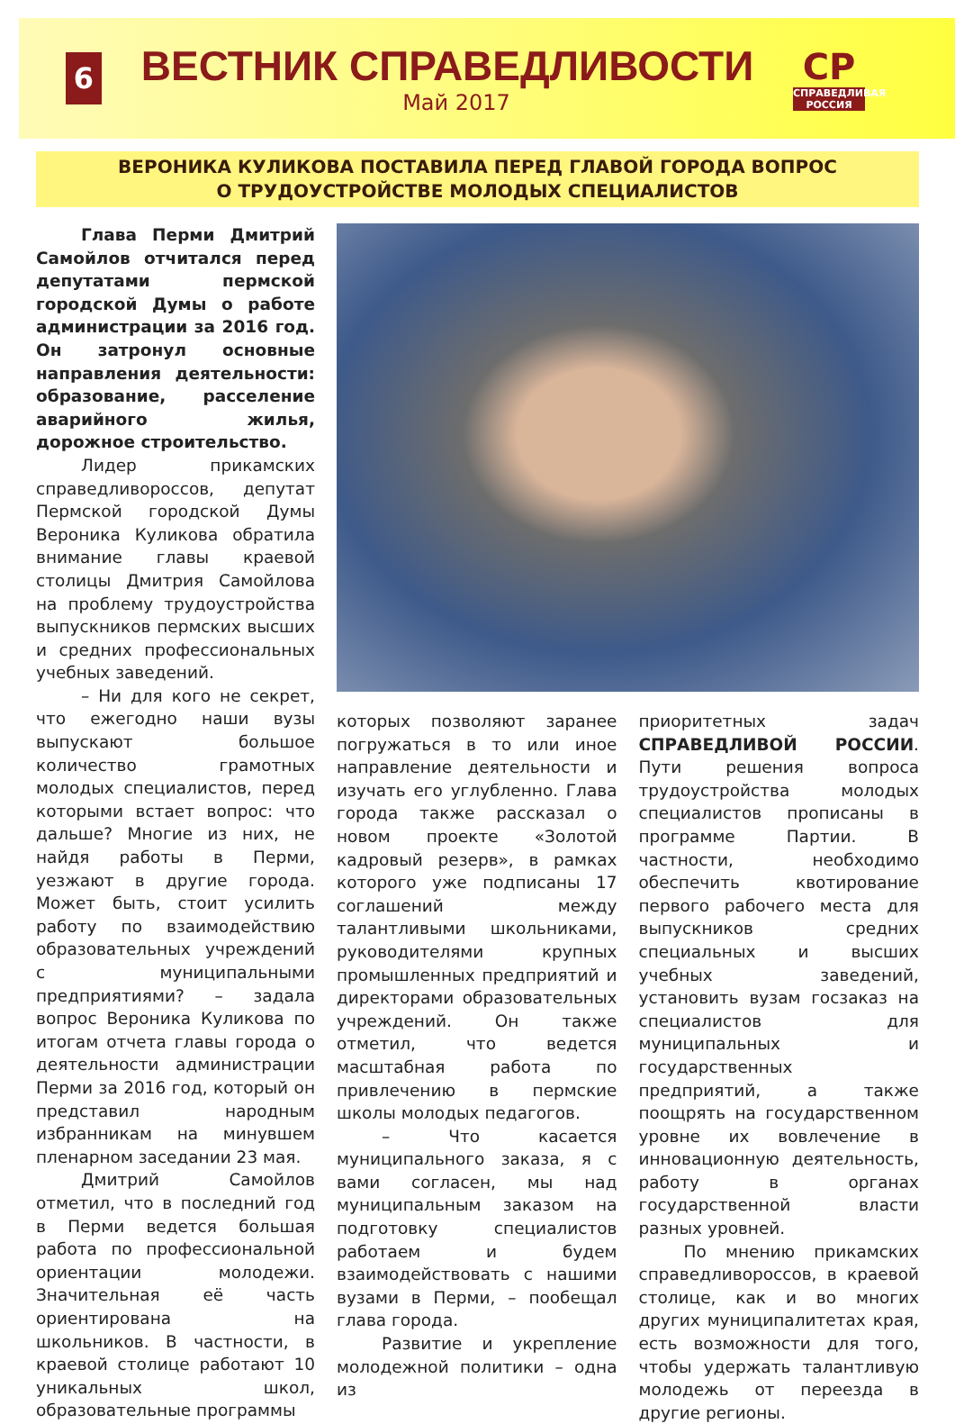6
ВЕСТНИК СПРАВЕДЛИВОСТИ
Май 2017
СР
СПРАВЕДЛИВАЯ РОССИЯ
ВЕРОНИКА КУЛИКОВА ПОСТАВИЛА ПЕРЕД ГЛАВОЙ ГОРОДА ВОПРОС
О ТРУДОУСТРОЙСТВЕ МОЛОДЫХ СПЕЦИАЛИСТОВ
Глава Перми Дмитрий Самойлов отчитался перед депутатами пермской городской Думы о работе администрации за 2016 год. Он затронул основные направления деятельности: образование, расселение аварийного жилья, дорожное строительство.
Лидер прикамских справедливороссов, депутат Пермской городской Думы Вероника Куликова обратила внимание главы краевой столицы Дмитрия Самойлова на проблему трудоустройства выпускников пермских высших и средних профессиональных учебных заведений.
– Ни для кого не секрет, что ежегодно наши вузы выпускают большое количество грамотных молодых специалистов, перед которыми встает вопрос: что дальше? Многие из них, не найдя работы в Перми, уезжают в другие города. Может быть, стоит усилить работу по взаимодействию образовательных учреждений с муниципальными предприятиями? – задала вопрос Вероника Куликова по итогам отчета главы города о деятельности администрации Перми за 2016 год, который он представил народным избранникам на минувшем пленарном заседании 23 мая.
Дмитрий Самойлов отметил, что в последний год в Перми ведется большая работа по профессиональной ориентации молодежи. Значительная её часть ориентирована на школьников. В частности, в краевой столице работают 10 уникальных школ, образовательные программы
которых позволяют заранее погружаться в то или иное направление деятельности и изучать его углубленно. Глава города также рассказал о новом проекте «Золотой кадровый резерв», в рамках которого уже подписаны 17 соглашений между талантливыми школьниками, руководителями крупных промышленных предприятий и директорами образовательных учреждений. Он также отметил, что ведется масштабная работа по привлечению в пермские школы молодых педагогов.
– Что касается муниципального заказа, я с вами согласен, мы над муниципальным заказом на подготовку специалистов работаем и будем взаимодействовать с нашими вузами в Перми, – пообещал глава города.
Развитие и укрепление молодежной политики – одна из
приоритетных задач СПРАВЕДЛИВОЙ РОССИИ. Пути решения вопроса трудоустройства молодых специалистов прописаны в программе Партии. В частности, необходимо обеспечить квотирование первого рабочего места для выпускников средних специальных и высших учебных заведений, установить вузам госзаказ на специалистов для муниципальных и государственных предприятий, а также поощрять на государственном уровне их вовлечение в инновационную деятельность, работу в органах государственной власти разных уровней.
По мнению прикамских справедливороссов, в краевой столице, как и во многих других муниципалитетах края, есть возможности для того, чтобы удержать талантливую молодежь от переезда в другие регионы.